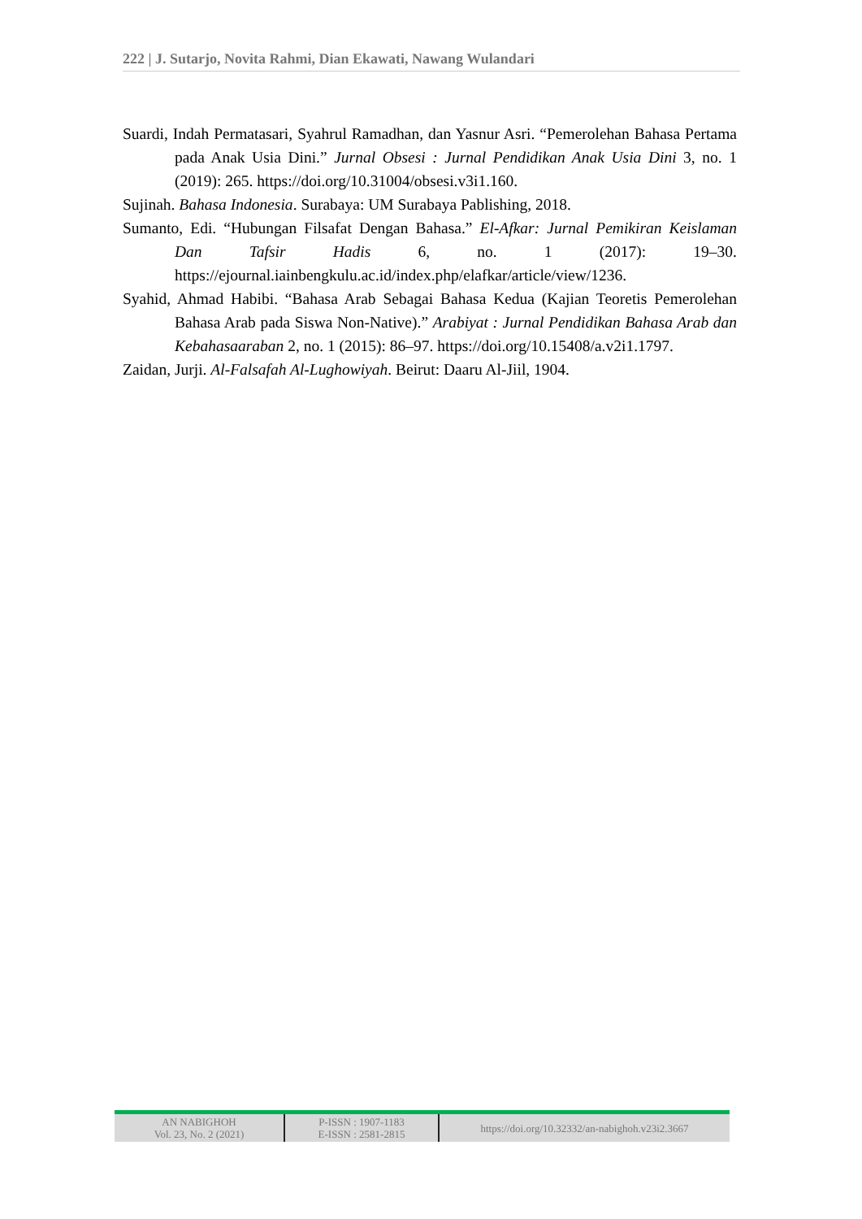222 | J. Sutarjo, Novita Rahmi, Dian Ekawati, Nawang Wulandari
Suardi, Indah Permatasari, Syahrul Ramadhan, dan Yasnur Asri. “Pemerolehan Bahasa Pertama pada Anak Usia Dini.” Jurnal Obsesi : Jurnal Pendidikan Anak Usia Dini 3, no. 1 (2019): 265. https://doi.org/10.31004/obsesi.v3i1.160.
Sujinah. Bahasa Indonesia. Surabaya: UM Surabaya Pablishing, 2018.
Sumanto, Edi. “Hubungan Filsafat Dengan Bahasa.” El-Afkar: Jurnal Pemikiran Keislaman Dan Tafsir Hadis 6, no. 1 (2017): 19–30. https://ejournal.iainbengkulu.ac.id/index.php/elafkar/article/view/1236.
Syahid, Ahmad Habibi. “Bahasa Arab Sebagai Bahasa Kedua (Kajian Teoretis Pemerolehan Bahasa Arab pada Siswa Non-Native).” Arabiyat : Jurnal Pendidikan Bahasa Arab dan Kebahasaaraban 2, no. 1 (2015): 86–97. https://doi.org/10.15408/a.v2i1.1797.
Zaidan, Jurji. Al-Falsafah Al-Lughowiyah. Beirut: Daaru Al-Jiil, 1904.
| AN NABIGHOH Vol. 23, No. 2 (2021) | P-ISSN : 1907-1183 E-ISSN : 2581-2815 | https://doi.org/10.32332/an-nabighoh.v23i2.3667 |